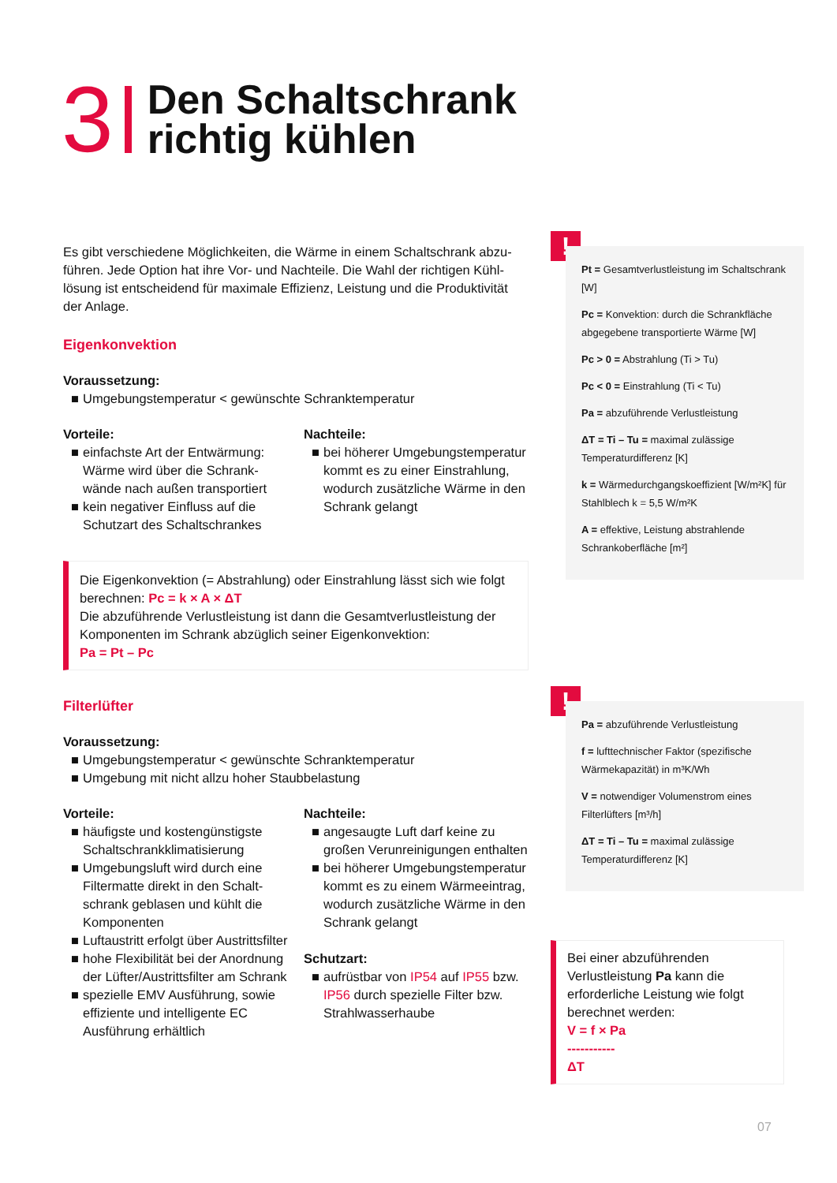3
Den Schaltschrank
richtig kühlen
Es gibt verschiedene Möglichkeiten, die Wärme in einem Schaltschrank abzu­führen. Jede Option hat ihre Vor- und Nachteile. Die Wahl der richtigen Kühl­lösung ist entscheidend für maximale Effizienz, Leistung und die Produktivität der Anlage.
Eigenkonvektion
Voraussetzung:
■ Umgebungstemperatur < gewünschte Schranktemperatur
Vorteile:
■ einfachste Art der Entwärmung: Wärme wird über die Schrank­wände nach außen transportiert
■ kein negativer Einfluss auf die Schutzart des Schaltschrankes
Nachteile:
■ bei höherer Umgebungstempe­ratur kommt es zu einer Einstrah­lung, wodurch zusätzliche Wärme in den Schrank gelangt
Die Eigenkonvektion (= Abstrahlung) oder Einstrahlung lässt sich wie folgt berechnen: Pc = k × A × ΔT
Die abzuführende Verlustleistung ist dann die Gesamtverlustleistung der Komponenten im Schrank abzüglich seiner Eigenkonvektion:
Pa = Pt – Pc
Filterlüfter
Voraussetzung:
■ Umgebungstemperatur < gewünschte Schranktemperatur
■ Umgebung mit nicht allzu hoher Staubbelastung
Vorteile:
■ häufigste und kostengünstigste Schaltschrankklimatisierung
■ Umgebungsluft wird durch eine Filtermatte direkt in den Schalt­schrank geblasen und kühlt die Komponenten
■ Luftaustritt erfolgt über Austrittsfilter
■ hohe Flexibilität bei der Anordnung der Lüfter/Austritts­filter am Schrank
■ spezielle EMV Ausführung, sowie effiziente und intelligente EC Ausführung erhältlich
Nachteile:
■ angesaugte Luft darf keine zu großen Verunreinigungen enthalten
■ bei höherer Umgebungstempera­tur kommt es zu einem Wärme­eintrag, wodurch zusätzliche Wärme in den Schrank gelangt
Schutzart:
■ aufrüstbar von IP54 auf IP55 bzw. IP56 durch spezielle Filter bzw. Strahlwasserhaube
!
Pt = Gesamtverlustleistung im Schaltschrank [W]
Pc = Konvektion: durch die Schrankfläche abgegebene transportierte Wärme [W]
Pc > 0 = Abstrahlung (Ti > Tu)
Pc < 0 = Einstrahlung (Ti < Tu)
Pa = abzuführende Verlustleistung
ΔT = Ti – Tu = maximal zulässige Temperaturdifferenz [K]
k = Wärmedurchgangskoeffizient [W/m²K] für Stahlblech k = 5,5 W/m²K
A = effektive, Leistung abstrahlende Schrankoberfläche [m²]
!
Pa = abzuführende Verlustleistung
f = lufttechnischer Faktor (spezifische Wärmekapazität) in m³K/Wh
V = notwendiger Volumenstrom eines Filterlüfters [m³/h]
ΔT = Ti – Tu = maximal zulässige Temperaturdifferenz [K]
Bei einer abzuführenden Verlustleistung Pa kann die erforderliche Leistung wie folgt berechnet werden:
V = f × Pa
-----------
ΔT
07